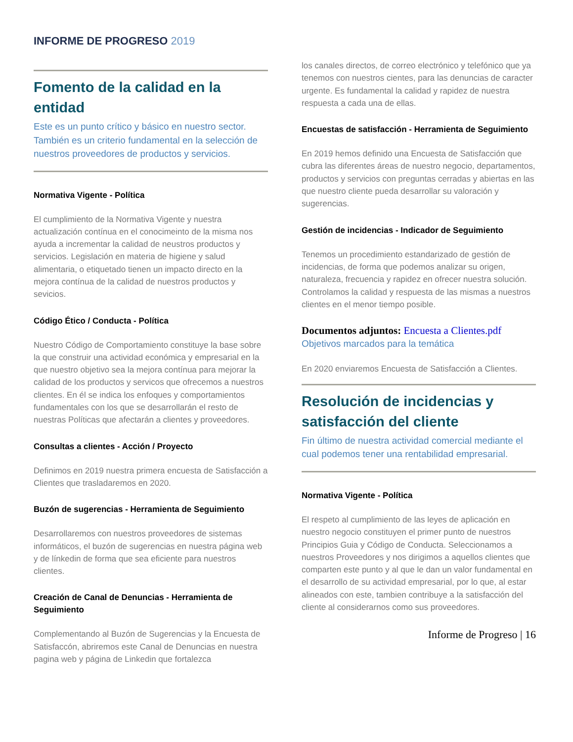INFORME DE PROGRESO 2019
Fomento de la calidad en la entidad
Este es un punto crítico y básico en nuestro sector. También es un criterio fundamental en la selección de nuestros proveedores de productos y servicios.
Normativa Vigente - Política
El cumplimiento de la Normativa Vigente y nuestra actualización contínua en el conocimeinto de la misma nos ayuda a incrementar la calidad de neustros productos y servicios. Legislación en materia de higiene y salud alimentaria, o etiquetado tienen un impacto directo en la mejora contínua de la calidad de nuestros productos y sevicios.
Código Ético / Conducta - Política
Nuestro Código de Comportamiento constituye la base sobre la que construir una actividad económica y empresarial en la que nuestro objetivo sea la mejora contínua para mejorar la calidad de los productos y servicos que ofrecemos a nuestros clientes. En él se indica los enfoques y comportamientos fundamentales con los que se desarrollarán el resto de nuestras Políticas que afectarán a clientes y proveedores.
Consultas a clientes - Acción / Proyecto
Definimos en 2019 nuestra primera encuesta de Satisfacción a Clientes que trasladaremos en 2020.
Buzón de sugerencias - Herramienta de Seguimiento
Desarrollaremos con nuestros proveedores de sistemas informáticos, el buzón de sugerencias en nuestra página web y de línkedin de forma que sea eficiente para nuestros clientes.
Creación de Canal de Denuncias - Herramienta de Seguimiento
Complementando al Buzón de Sugerencias y la Encuesta de Satisfaccón, abriremos este Canal de Denuncias en nuestra pagina web y página de Linkedin que fortalezca
los canales directos, de correo electrónico y telefónico que ya tenemos con nuestros cientes, para las denuncias de caracter urgente. Es fundamental la calidad y rapidez de nuestra respuesta a cada una de ellas.
Encuestas de satisfacción - Herramienta de Seguimiento
En 2019 hemos definido una Encuesta de Satisfacción que cubra las diferentes áreas de nuestro negocio, departamentos, productos y servicios con preguntas cerradas y abiertas en las que nuestro cliente pueda desarrollar su valoración y sugerencias.
Gestión de incidencias - Indicador de Seguimiento
Tenemos un procedimiento estandarizado de gestión de incidencias, de forma que podemos analizar su origen, naturaleza, frecuencia y rapidez en ofrecer nuestra solución. Controlamos la calidad y respuesta de las mismas a nuestros clientes en el menor tiempo posible.
Documentos adjuntos: Encuesta a Clientes.pdf
Objetivos marcados para la temática
En 2020 enviaremos Encuesta de Satisfacción a Clientes.
Resolución de incidencias y satisfacción del cliente
Fin último de nuestra actividad comercial mediante el cual podemos tener una rentabilidad empresarial.
Normativa Vigente - Política
El respeto al cumplimiento de las leyes de aplicación en nuestro negocio constituyen el primer punto de nuestros Principios Guia y Código de Conducta. Seleccionamos a nuestros Proveedores y nos dirigimos a aquellos clientes que comparten este punto y al que le dan un valor fundamental en el desarrollo de su actividad empresarial, por lo que, al estar alineados con este, tambien contribuye a la satisfacción del cliente al considerarnos como sus proveedores.
Informe de Progreso | 16